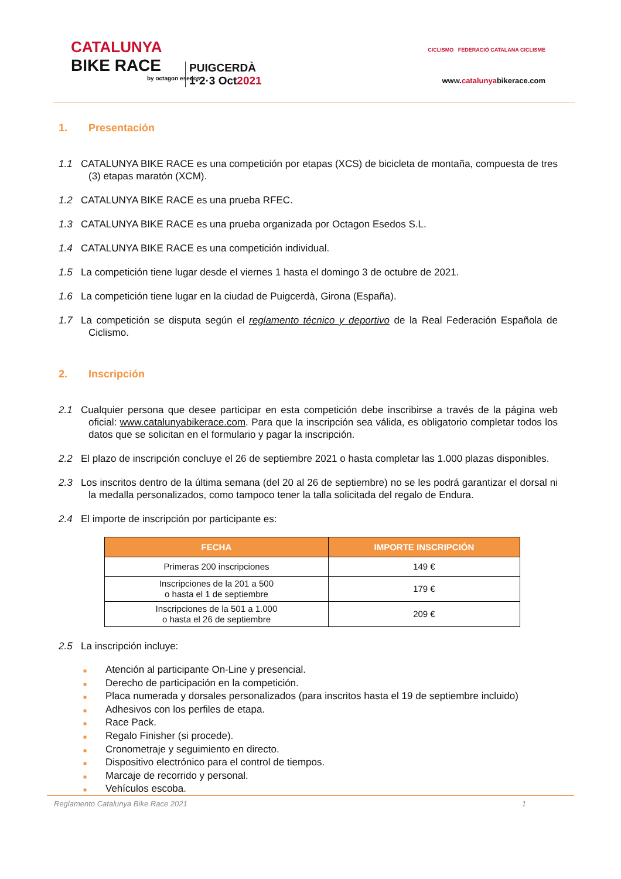CATALUNYA
BIKE RACE
PUIGCERDÀ
1·2·3 Oct2021
by octagon esedos
CICLISMO FEDERACIÓ CATALANA CICLISME
www.catalunyabikerace.com
1. Presentación
1.1 CATALUNYA BIKE RACE es una competición por etapas (XCS) de bicicleta de montaña, compuesta de tres (3) etapas maratón (XCM).
1.2 CATALUNYA BIKE RACE es una prueba RFEC.
1.3 CATALUNYA BIKE RACE es una prueba organizada por Octagon Esedos S.L.
1.4 CATALUNYA BIKE RACE es una competición individual.
1.5 La competición tiene lugar desde el viernes 1 hasta el domingo 3 de octubre de 2021.
1.6 La competición tiene lugar en la ciudad de Puigcerdà, Girona (España).
1.7 La competición se disputa según el reglamento técnico y deportivo de la Real Federación Española de Ciclismo.
2. Inscripción
2.1 Cualquier persona que desee participar en esta competición debe inscribirse a través de la página web oficial: www.catalunyabikerace.com. Para que la inscripción sea válida, es obligatorio completar todos los datos que se solicitan en el formulario y pagar la inscripción.
2.2 El plazo de inscripción concluye el 26 de septiembre 2021 o hasta completar las 1.000 plazas disponibles.
2.3 Los inscritos dentro de la última semana (del 20 al 26 de septiembre) no se les podrá garantizar el dorsal ni la medalla personalizados, como tampoco tener la talla solicitada del regalo de Endura.
2.4 El importe de inscripción por participante es:
| FECHA | IMPORTE INSCRIPCIÓN |
| --- | --- |
| Primeras 200 inscripciones | 149 € |
| Inscripciones de la 201 a 500 o hasta el 1 de septiembre | 179 € |
| Inscripciones de la 501 a 1.000 o hasta el 26 de septiembre | 209 € |
2.5 La inscripción incluye:
■ Atención al participante On-Line y presencial.
■ Derecho de participación en la competición.
■ Placa numerada y dorsales personalizados (para inscritos hasta el 19 de septiembre incluido)
■ Adhesivos con los perfiles de etapa.
■ Race Pack.
■ Regalo Finisher (si procede).
■ Cronometraje y seguimiento en directo.
■ Dispositivo electrónico para el control de tiempos.
■ Marcaje de recorrido y personal.
■ Vehículos escoba.
Reglamento Catalunya Bike Race 2021 1